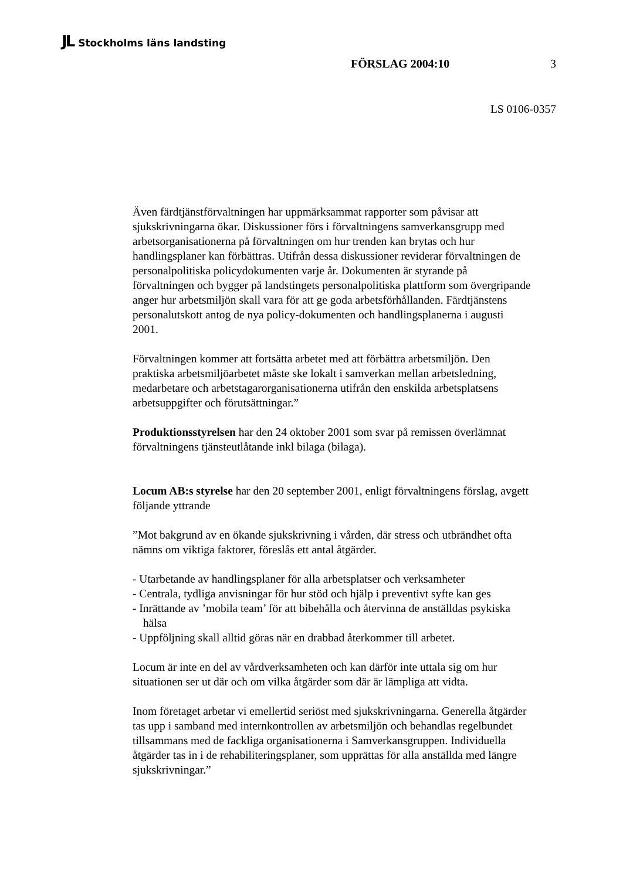JL Stockholms läns landsting
FÖRSLAG 2004:10 3
LS 0106-0357
Även färdtjänstförvaltningen har uppmärksammat rapporter som påvisar att sjukskrivningarna ökar. Diskussioner förs i förvaltningens samverkansgrupp med arbetsorganisationerna på förvaltningen om hur trenden kan brytas och hur handlingsplaner kan förbättras. Utifrån dessa diskussioner reviderar förvaltningen de personalpolitiska policydokumenten varje år. Dokumenten är styrande på förvaltningen och bygger på landstingets personalpolitiska plattform som övergripande anger hur arbetsmiljön skall vara för att ge goda arbetsförhållanden. Färdtjänstens personalutskott antog de nya policy-dokumenten och handlingsplanerna i augusti 2001.
Förvaltningen kommer att fortsätta arbetet med att förbättra arbetsmiljön. Den praktiska arbetsmiljöarbetet måste ske lokalt i samverkan mellan arbetsledning, medarbetare och arbetstagarorganisationerna utifrån den enskilda arbetsplatsens arbetsuppgifter och förutsättningar.”
Produktionsstyrelsen har den 24 oktober 2001 som svar på remissen överlämnat förvaltningens tjänsteutlåtande inkl bilaga (bilaga).
Locum AB:s styrelse har den 20 september 2001, enligt förvaltningens förslag, avgett följande yttrande
”Mot bakgrund av en ökande sjukskrivning i vården, där stress och utbrändhet ofta nämns om viktiga faktorer, föreslås ett antal åtgärder.
- Utarbetande av handlingsplaner för alla arbetsplatser och verksamheter
- Centrala, tydliga anvisningar för hur stöd och hjälp i preventivt syfte kan ges
- Inrättande av ’mobila team’ för att bibehålla och återvinna de anställdas psykiska hälsa
- Uppföljning skall alltid göras när en drabbad återkommer till arbetet.
Locum är inte en del av vårdverksamheten och kan därför inte uttala sig om hur situationen ser ut där och om vilka åtgärder som där är lämpliga att vidta.
Inom företaget arbetar vi emellertid seriöst med sjukskrivningarna. Generella åtgärder tas upp i samband med internkontrollen av arbetsmiljön och behandlas regelbundet tillsammans med de fackliga organisationerna i Samverkansgruppen. Individuella åtgärder tas in i de rehabiliteringsplaner, som upprättas för alla anställda med längre sjukskrivningar.”